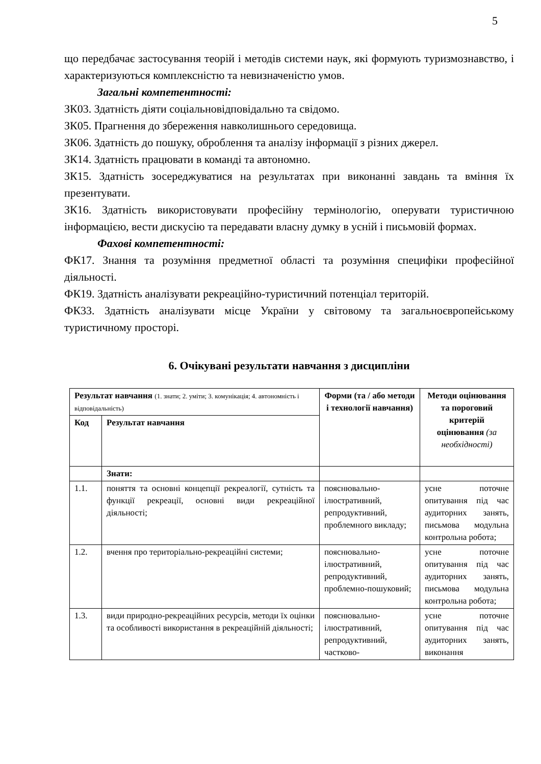5
що передбачає застосування теорій і методів системи наук, які формують туризмознавство, і характеризуються комплексністю та невизначеністю умов.
Загальні компетентності:
ЗК03. Здатність діяти соціальновідповідально та свідомо.
ЗК05. Прагнення до збереження навколишнього середовища.
ЗК06. Здатність до пошуку, оброблення та аналізу інформації з різних джерел.
ЗК14. Здатність працювати в команді та автономно.
ЗК15. Здатність зосереджуватися на результатах при виконанні завдань та вміння їх презентувати.
ЗК16. Здатність використовувати професійну термінологію, оперувати туристичною інформацією, вести дискусію та передавати власну думку в усній і письмовій формах.
Фахові компетентності:
ФК17. Знання та розуміння предметної області та розуміння специфіки професійної діяльності.
ФК19. Здатність аналізувати рекреаційно-туристичний потенціал територій.
ФК33. Здатність аналізувати місце України у світовому та загальноєвропейському туристичному просторі.
6. Очікувані результати навчання з дисципліни
| Результат навчання (1. знати; 2. уміти; 3. комунікація; 4. автономність і відповідальність) | | Форми (та / або методи і технології навчання) | Методи оцінювання та пороговий критерій оцінювання (за необхідності) |
| Код | Результат навчання | | |
| | Знати: | | |
| 1.1. | поняття та основні концепції рекреалогії, сутність та функції рекреації, основні види рекреаційної діяльності; | пояснювально-ілюстративний, репродуктивний, проблемного викладу; | усне поточне опитування під час аудиторних занять, письмова модульна контрольна робота; |
| 1.2. | вчення про територіально-рекреаційні системи; | пояснювально-ілюстративний, репродуктивний, проблемно-пошуковий; | усне поточне опитування під час аудиторних занять, письмова модульна контрольна робота; |
| 1.3. | види природно-рекреаційних ресурсів, методи їх оцінки та особливості використання в рекреаційній діяльності; | пояснювально-ілюстративний, репродуктивний, частково- | усне поточне опитування під час аудиторних занять, виконання |